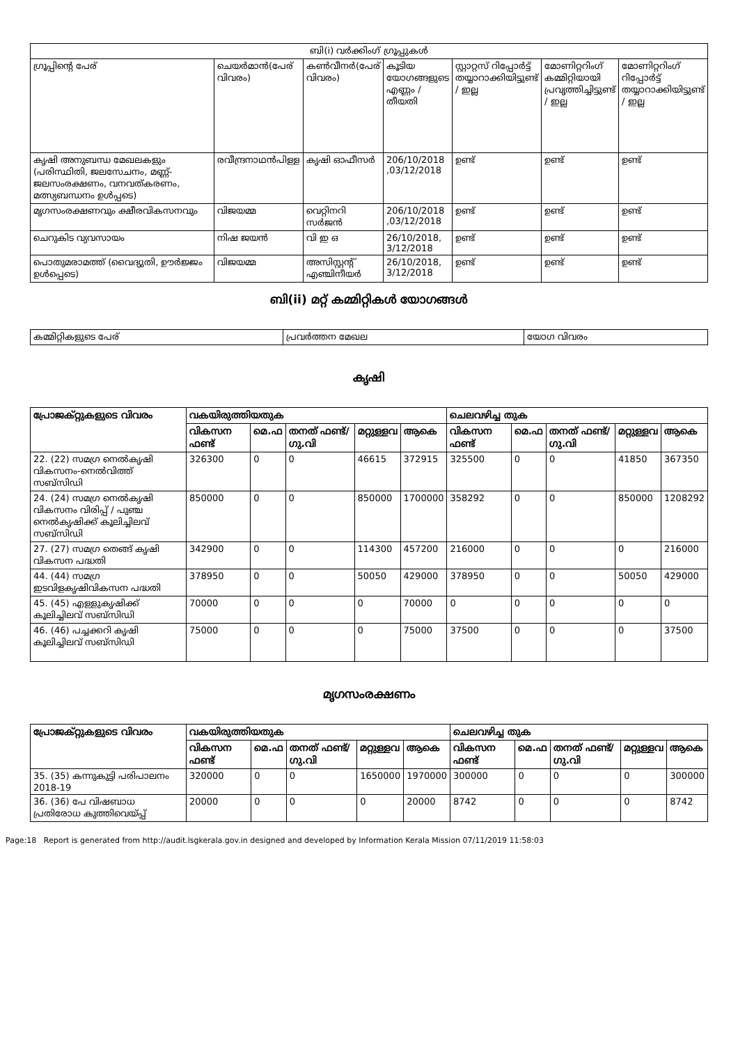| ബി(i) വർക്കിംഗ് ഗ്രൂപ്പുകൾ | | | | | | |
| --- | --- | --- | --- | --- | --- | --- |
| ഗ്രൂപ്പിന്റെ പേര് | ചെയർമാൻ(പേര് വിവരം) | കൺവീനർ(പേര് വിവരം) | കൂടിയ യോഗങ്ങളുടെ എണ്ണം / തീയതി | സ്റ്റാറ്റസ് റിപ്പോർട്ട് തയ്യാറാക്കിയിട്ടുണ്ട് / ഇല്ല | മോണിറ്ററിംഗ് കമ്മിറ്റിയായി പ്രവൃത്തിച്ചിട്ടുണ്ട് / ഇല്ല | മോണിറ്ററിംഗ് റിപ്പോർട്ട് തയ്യാറാക്കിയിട്ടുണ്ട് / ഇല്ല |
| കൃഷി അനുബന്ധ മേഖലകളും (പരിസ്ഥിതി, ജലസേചനം, മണ്ണ്-ജലസംരക്ഷണം, വനവത്കരണം, മത്സ്യബന്ധനം ഉൾപ്പടെ) | രവീന്ദ്രനാഥൻപിള്ള | കൃഷി ഓഫീസർ | 206/10/2018 ,03/12/2018 | ഉണ്ട് | ഉണ്ട് | ഉണ്ട് |
| മൃഗസംരക്ഷണവും ക്ഷീരവികസനവും | വിജയമ്മ | വെറ്റിനറി സർജൻ | 206/10/2018 ,03/12/2018 | ഉണ്ട് | ഉണ്ട് | ഉണ്ട് |
| ചെറുകിട വ്യവസായം | നിഷ ജയൻ | വി ഇ ഒ | 26/10/2018, 3/12/2018 | ഉണ്ട് | ഉണ്ട് | ഉണ്ട് |
| പൊതുമരാമത്ത് (വൈദ്യുതി, ഊർജ്ജം ഉൾപ്പെടെ) | വിജയമ്മ | അസിസ്റ്റന്റ് എഞ്ചിനീയർ | 26/10/2018, 3/12/2018 | ഉണ്ട് | ഉണ്ട് | ഉണ്ട് |
ബി(ii) മറ്റ് കമ്മിറ്റികൾ യോഗങ്ങൾ
| കമ്മിറ്റികളുടെ പേര് | പ്രവർത്തന മേഖല | യോഗ വിവരം |
| --- | --- | --- |
കൃഷി
| പ്രോജക്റ്റുകളുടെ വിവരം | വകയിരുത്തിയതുക | | | | | ചെലവഴിച്ച തുക | | | | |
| --- | --- | --- | --- | --- | --- | --- | --- | --- | --- | --- |
| | വികസന ഫണ്ട് | മെ.ഫ | തനത് ഫണ്ട്/ ഗു.വി | മറ്റുള്ളവ | ആകെ | വികസന ഫണ്ട് | മെ.ഫ | തനത് ഫണ്ട്/ ഗു.വി | മറ്റുള്ളവ | ആകെ |
| 22. (22) സമഗ്ര നെൽകൃഷി വികസനം-നെൽവിത്ത് സബ്സിഡി | 326300 | 0 | 0 | 46615 | 372915 | 325500 | 0 | 0 | 41850 | 367350 |
| 24. (24) സമഗ്ര നെൽകൃഷി വികസനം വിരിപ്പ് / പുഞ്ച നെൽകൃഷിക്ക് കൂലിച്ചിലവ് സബ്സിഡി | 850000 | 0 | 0 | 850000 | 1700000 | 358292 | 0 | 0 | 850000 | 1208292 |
| 27. (27) സമഗ്ര തെങ്ങ് കൃഷി വികസന പദ്ധതി | 342900 | 0 | 0 | 114300 | 457200 | 216000 | 0 | 0 | 0 | 216000 |
| 44. (44) സമഗ്ര ഇടവിളകൃഷിവികസന പദ്ധതി | 378950 | 0 | 0 | 50050 | 429000 | 378950 | 0 | 0 | 50050 | 429000 |
| 45. (45) എള്ളുകൃഷിക്ക് കൂലിച്ചിലവ് സബ്സിഡി | 70000 | 0 | 0 | 0 | 70000 | 0 | 0 | 0 | 0 | 0 |
| 46. (46) പച്ചക്കറി കൃഷി കൂലിച്ചിലവ് സബ്സിഡി | 75000 | 0 | 0 | 0 | 75000 | 37500 | 0 | 0 | 0 | 37500 |
മൃഗസംരക്ഷണം
| പ്രോജക്റ്റുകളുടെ വിവരം | വകയിരുത്തിയതുക | | | | | ചെലവഴിച്ച തുക | | | | |
| --- | --- | --- | --- | --- | --- | --- | --- | --- | --- | --- |
| | വികസന ഫണ്ട് | മെ.ഫ | തനത് ഫണ്ട്/ ഗു.വി | മറ്റുള്ളവ | ആകെ | വികസന ഫണ്ട് | മെ.ഫ | തനത് ഫണ്ട്/ ഗു.വി | മറ്റുള്ളവ | ആകെ |
| 35. (35) കന്നുകുട്ടി പരിപാലനം 2018-19 | 320000 | 0 | 0 | 1650000 | 1970000 | 300000 | 0 | 0 | 0 | 300000 |
| 36. (36) പേ വിഷബാധ പ്രതിരോധ കുത്തിവെയ്പ്പ് | 20000 | 0 | 0 | 0 | 20000 | 8742 | 0 | 0 | 0 | 8742 |
Page:18 Report is generated from http://audit.lsgkerala.gov.in designed and developed by Information Kerala Mission 07/11/2019 11:58:03